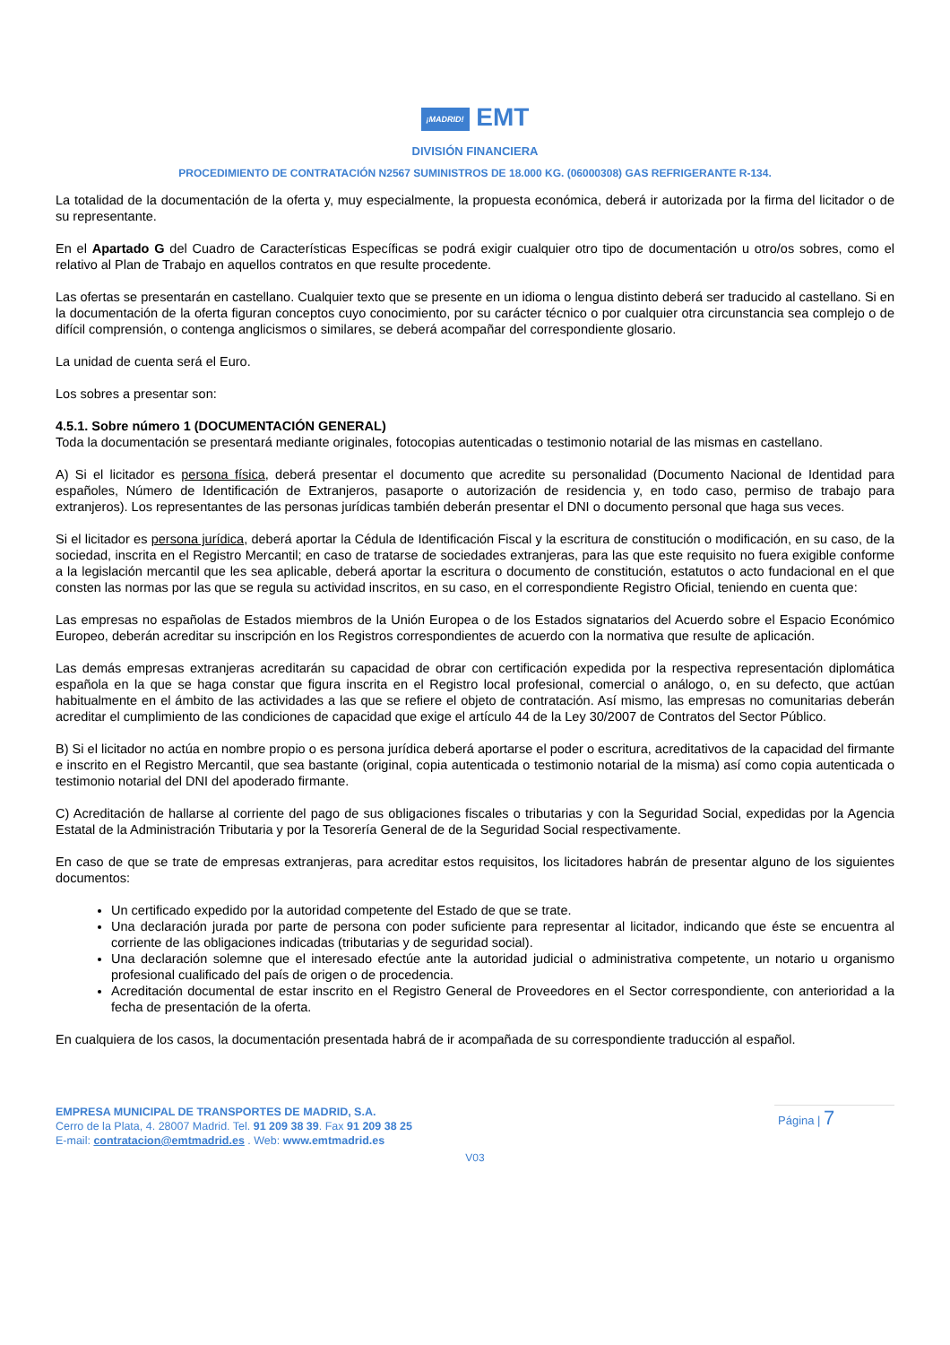¡MADRID! EMT
DIVISIÓN FINANCIERA
PROCEDIMIENTO DE CONTRATACIÓN N2567 SUMINISTROS DE 18.000 KG. (06000308) GAS REFRIGERANTE R-134.
La totalidad de la documentación de la oferta y, muy especialmente, la propuesta económica, deberá ir autorizada por la firma del licitador o de su representante.
En el Apartado G del Cuadro de Características Específicas se podrá exigir cualquier otro tipo de documentación u otro/os sobres, como el relativo al Plan de Trabajo en aquellos contratos en que resulte procedente.
Las ofertas se presentarán en castellano. Cualquier texto que se presente en un idioma o lengua distinto deberá ser traducido al castellano. Si en la documentación de la oferta figuran conceptos cuyo conocimiento, por su carácter técnico o por cualquier otra circunstancia sea complejo o de difícil comprensión, o contenga anglicismos o similares, se deberá acompañar del correspondiente glosario.
La unidad de cuenta será el Euro.
Los sobres a presentar son:
4.5.1. Sobre número 1 (DOCUMENTACIÓN GENERAL)
Toda la documentación se presentará mediante originales, fotocopias autenticadas o testimonio notarial de las mismas en castellano.
A) Si el licitador es persona física, deberá presentar el documento que acredite su personalidad (Documento Nacional de Identidad para españoles, Número de Identificación de Extranjeros, pasaporte o autorización de residencia y, en todo caso, permiso de trabajo para extranjeros). Los representantes de las personas jurídicas también deberán presentar el DNI o documento personal que haga sus veces.
Si el licitador es persona jurídica, deberá aportar la Cédula de Identificación Fiscal y la escritura de constitución o modificación, en su caso, de la sociedad, inscrita en el Registro Mercantil; en caso de tratarse de sociedades extranjeras, para las que este requisito no fuera exigible conforme a la legislación mercantil que les sea aplicable, deberá aportar la escritura o documento de constitución, estatutos o acto fundacional en el que consten las normas por las que se regula su actividad inscritos, en su caso, en el correspondiente Registro Oficial, teniendo en cuenta que:
Las empresas no españolas de Estados miembros de la Unión Europea o de los Estados signatarios del Acuerdo sobre el Espacio Económico Europeo, deberán acreditar su inscripción en los Registros correspondientes de acuerdo con la normativa que resulte de aplicación.
Las demás empresas extranjeras acreditarán su capacidad de obrar con certificación expedida por la respectiva representación diplomática española en la que se haga constar que figura inscrita en el Registro local profesional, comercial o análogo, o, en su defecto, que actúan habitualmente en el ámbito de las actividades a las que se refiere el objeto de contratación. Así mismo, las empresas no comunitarias deberán acreditar el cumplimiento de las condiciones de capacidad que exige el artículo 44 de la Ley 30/2007 de Contratos del Sector Público.
B) Si el licitador no actúa en nombre propio o es persona jurídica deberá aportarse el poder o escritura, acreditativos de la capacidad del firmante e inscrito en el Registro Mercantil, que sea bastante (original, copia autenticada o testimonio notarial de la misma) así como copia autenticada o testimonio notarial del DNI del apoderado firmante.
C) Acreditación de hallarse al corriente del pago de sus obligaciones fiscales o tributarias y con la Seguridad Social, expedidas por la Agencia Estatal de la Administración Tributaria y por la Tesorería General de de la Seguridad Social respectivamente.
En caso de que se trate de empresas extranjeras, para acreditar estos requisitos, los licitadores habrán de presentar alguno de los siguientes documentos:
Un certificado expedido por la autoridad competente del Estado de que se trate.
Una declaración jurada por parte de persona con poder suficiente para representar al licitador, indicando que éste se encuentra al corriente de las obligaciones indicadas (tributarias y de seguridad social).
Una declaración solemne que el interesado efectúe ante la autoridad judicial o administrativa competente, un notario u organismo profesional cualificado del país de origen o de procedencia.
Acreditación documental de estar inscrito en el Registro General de Proveedores en el Sector correspondiente, con anterioridad a la fecha de presentación de la oferta.
En cualquiera de los casos, la documentación presentada habrá de ir acompañada de su correspondiente traducción al español.
EMPRESA MUNICIPAL DE TRANSPORTES DE MADRID, S.A.
Cerro de la Plata, 4. 28007 Madrid. Tel. 91 209 38 39. Fax 91 209 38 25
E-mail: contratacion@emtmadrid.es . Web: www.emtmadrid.es
Página | 7
V03